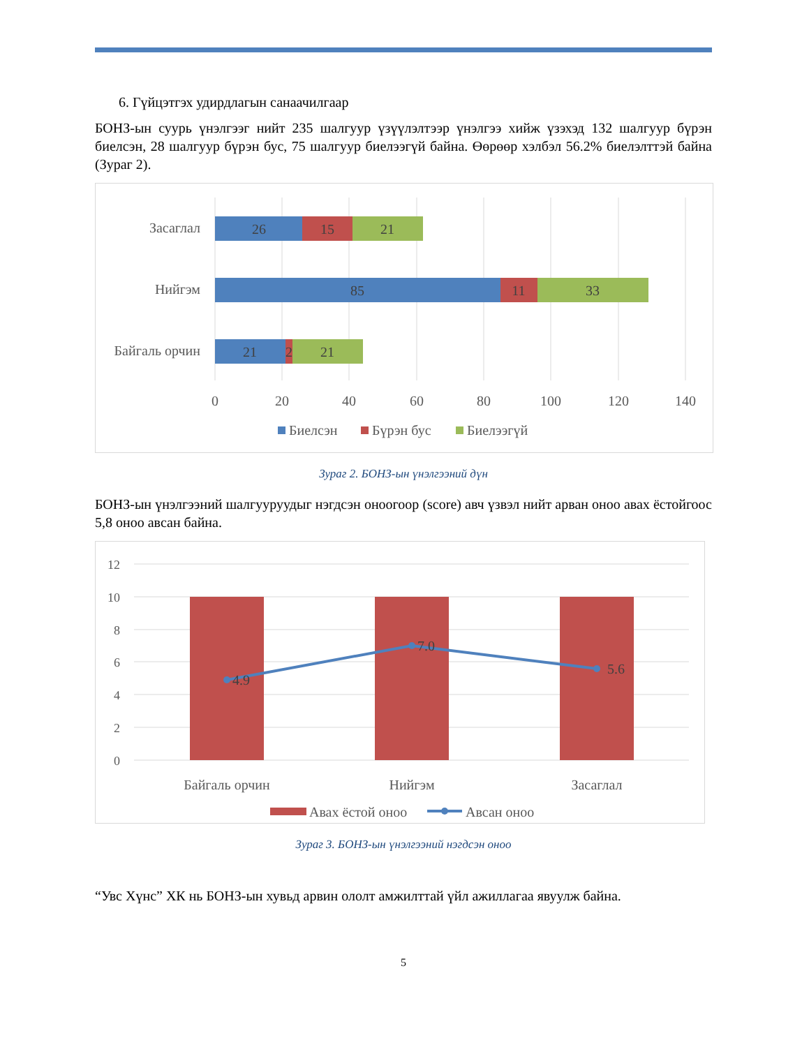6. Гүйцэтгэх удирдлагын санаачилгаар
БОНЗ-ын суурь үнэлгээг нийт 235 шалгуур үзүүлэлтээр үнэлгээ хийж үзэхэд 132 шалгуур бүрэн биелсэн, 28 шалгуур бүрэн бус, 75 шалгуур биелээгүй байна. Өөрөөр хэлбэл 56.2% биелэлттэй байна (Зураг 2).
Засаглал
Нийгэм
Байгаль орчин
26
15
21
85
11
33
21
2
21
0
20
40
60
80
100
120
140
Биелсэн
Бүрэн бус
Биелээгүй
Зураг 2. БОНЗ-ын үнэлгээний дүн
БОНЗ-ын үнэлгээний шалгууруудыг нэгдсэн оноогоор (score) авч үзвэл нийт арван оноо авах ёстойгоос 5,8 оноо авсан байна.
12
10
8
6
4
2
0
4.9
7.0
5.6
Байгаль орчин
Нийгэм
Засаглал
Авах ёстой оноо
Авсан оноо
Зураг 3. БОНЗ-ын үнэлгээний нэгдсэн оноо
“Увс Хүнс” ХК нь БОНЗ-ын хувьд арвин ололт амжилттай үйл ажиллагаа явуулж байна.
5